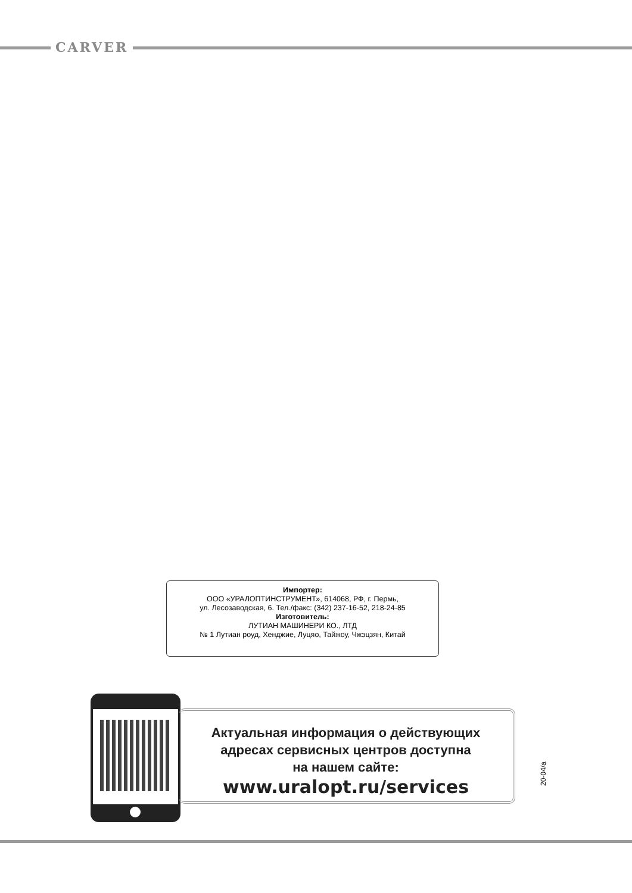CARVER
Импортер:
ООО «УРАЛОПТИНСТРУМЕНТ», 614068, РФ, г. Пермь,
ул. Лесозаводская, 6. Тел./факс: (342) 237-16-52, 218-24-85
Изготовитель:
ЛУТИАН МАШИНЕРИ КО., ЛТД
№ 1 Лутиан роуд, Хенджие, Луцяо, Тайжоу, Чжэцзян, Китай
Актуальная информация о действующих
адресах сервисных центров доступна
на нашем сайте:
www.uralopt.ru/services
20-04/a